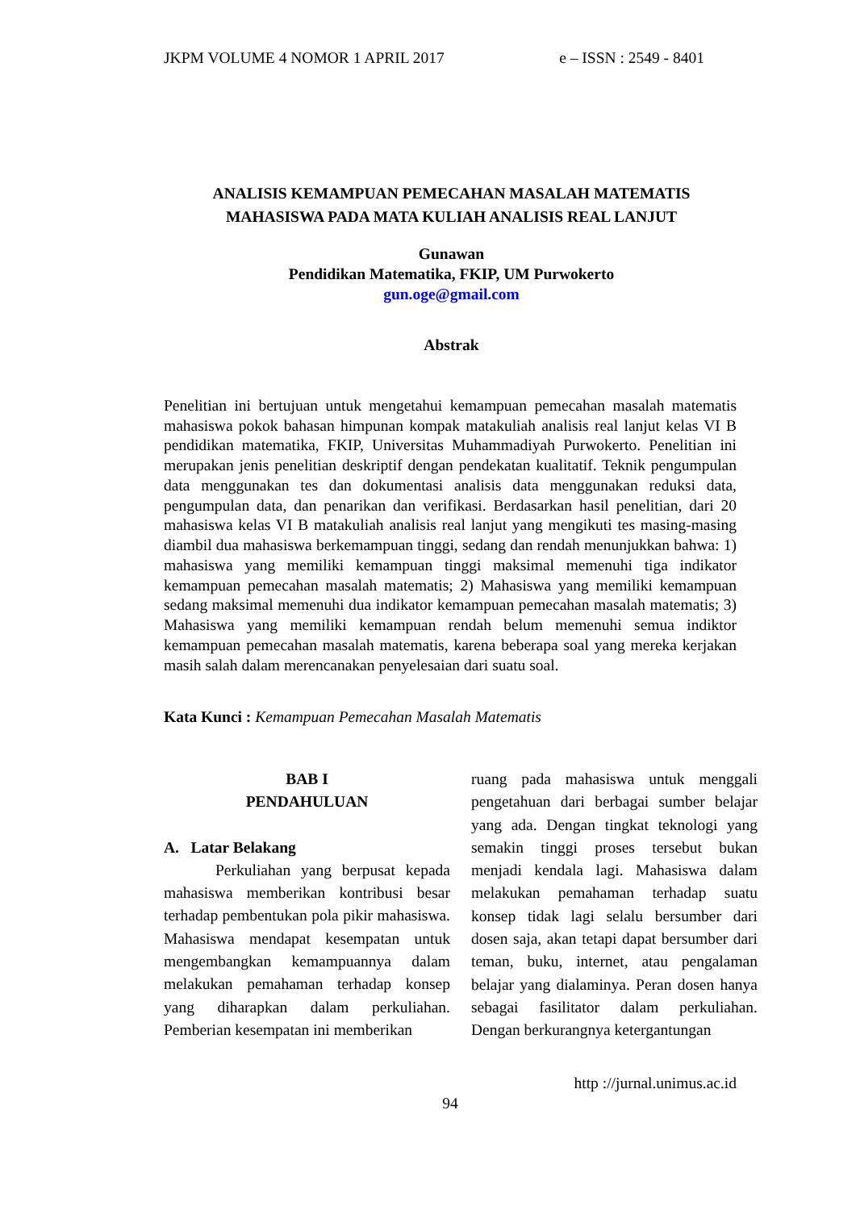JKPM VOLUME 4 NOMOR 1 APRIL 2017 e – ISSN : 2549 - 8401
ANALISIS KEMAMPUAN PEMECAHAN MASALAH MATEMATIS
MAHASISWA PADA MATA KULIAH ANALISIS REAL LANJUT
Gunawan
Pendidikan Matematika, FKIP, UM Purwokerto
gun.oge@gmail.com
Abstrak
Penelitian ini bertujuan untuk mengetahui kemampuan pemecahan masalah matematis mahasiswa pokok bahasan himpunan kompak matakuliah analisis real lanjut kelas VI B pendidikan matematika, FKIP, Universitas Muhammadiyah Purwokerto. Penelitian ini merupakan jenis penelitian deskriptif dengan pendekatan kualitatif. Teknik pengumpulan data menggunakan tes dan dokumentasi analisis data menggunakan reduksi data, pengumpulan data, dan penarikan dan verifikasi. Berdasarkan hasil penelitian, dari 20 mahasiswa kelas VI B matakuliah analisis real lanjut yang mengikuti tes masing-masing diambil dua mahasiswa berkemampuan tinggi, sedang dan rendah menunjukkan bahwa: 1) mahasiswa yang memiliki kemampuan tinggi maksimal memenuhi tiga indikator kemampuan pemecahan masalah matematis; 2) Mahasiswa yang memiliki kemampuan sedang maksimal memenuhi dua indikator kemampuan pemecahan masalah matematis; 3) Mahasiswa yang memiliki kemampuan rendah belum memenuhi semua indiktor kemampuan pemecahan masalah matematis, karena beberapa soal yang mereka kerjakan masih salah dalam merencanakan penyelesaian dari suatu soal.
Kata Kunci : Kemampuan Pemecahan Masalah Matematis
BAB I
PENDAHULUAN
A. Latar Belakang
Perkuliahan yang berpusat kepada mahasiswa memberikan kontribusi besar terhadap pembentukan pola pikir mahasiswa. Mahasiswa mendapat kesempatan untuk mengembangkan kemampuannya dalam melakukan pemahaman terhadap konsep yang diharapkan dalam perkuliahan. Pemberian kesempatan ini memberikan
ruang pada mahasiswa untuk menggali pengetahuan dari berbagai sumber belajar yang ada. Dengan tingkat teknologi yang semakin tinggi proses tersebut bukan menjadi kendala lagi. Mahasiswa dalam melakukan pemahaman terhadap suatu konsep tidak lagi selalu bersumber dari dosen saja, akan tetapi dapat bersumber dari teman, buku, internet, atau pengalaman belajar yang dialaminya. Peran dosen hanya sebagai fasilitator dalam perkuliahan. Dengan berkurangnya ketergantungan
http ://jurnal.unimus.ac.id
94